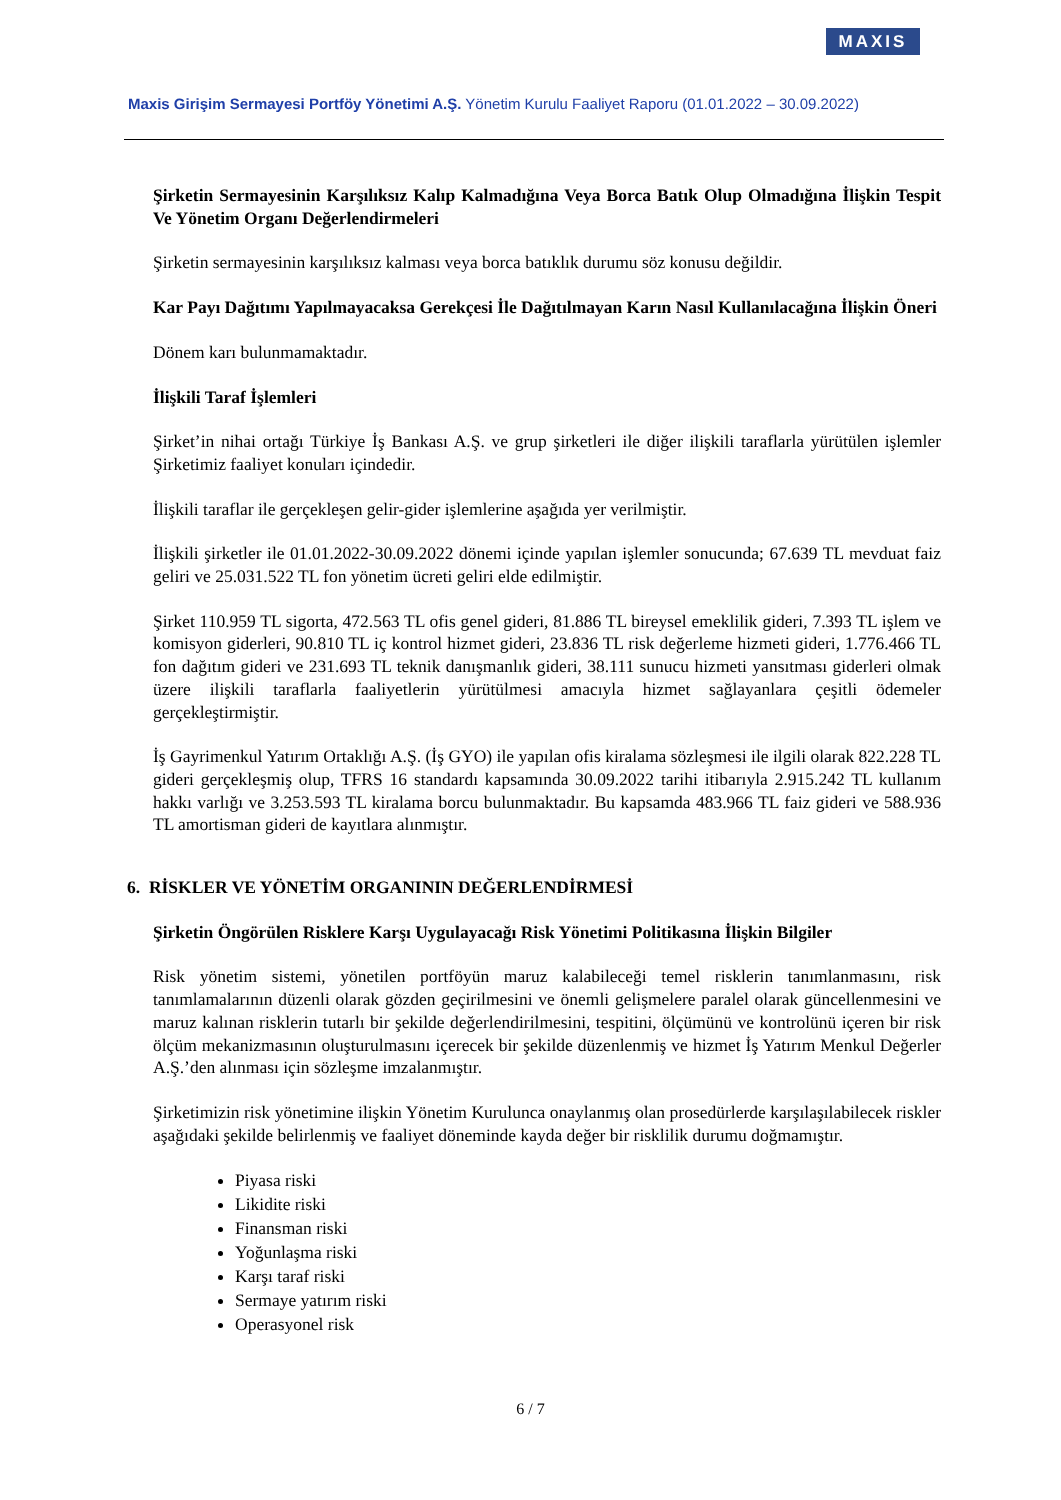MAXIS
Maxis Girişim Sermayesi Portföy Yönetimi A.Ş. Yönetim Kurulu Faaliyet Raporu (01.01.2022 – 30.09.2022)
Şirketin Sermayesinin Karşılıksız Kalıp Kalmadığına Veya Borca Batık Olup Olmadığına İlişkin Tespit Ve Yönetim Organı Değerlendirmeleri
Şirketin sermayesinin karşılıksız kalması veya borca batıklık durumu söz konusu değildir.
Kar Payı Dağıtımı Yapılmayacaksa Gerekçesi İle Dağıtılmayan Karın Nasıl Kullanılacağına İlişkin Öneri
Dönem karı bulunmamaktadır.
İlişkili Taraf İşlemleri
Şirket’in nihai ortağı Türkiye İş Bankası A.Ş. ve grup şirketleri ile diğer ilişkili taraflarla yürütülen işlemler Şirketimiz faaliyet konuları içindedir.
İlişkili taraflar ile gerçekleşen gelir-gider işlemlerine aşağıda yer verilmiştir.
İlişkili şirketler ile 01.01.2022-30.09.2022 dönemi içinde yapılan işlemler sonucunda; 67.639 TL mevduat faiz geliri ve 25.031.522 TL fon yönetim ücreti geliri elde edilmiştir.
Şirket 110.959 TL sigorta, 472.563 TL ofis genel gideri, 81.886 TL bireysel emeklilik gideri, 7.393 TL işlem ve komisyon giderleri, 90.810 TL iç kontrol hizmet gideri, 23.836 TL risk değerleme hizmeti gideri, 1.776.466 TL fon dağıtım gideri ve 231.693 TL teknik danışmanlık gideri, 38.111 sunucu hizmeti yansıtması giderleri olmak üzere ilişkili taraflarla faaliyetlerin yürütülmesi amacıyla hizmet sağlayanlara çeşitli ödemeler gerçekleştirmiştir.
İş Gayrimenkul Yatırım Ortaklığı A.Ş. (İş GYO) ile yapılan ofis kiralama sözleşmesi ile ilgili olarak 822.228 TL gideri gerçekleşmiş olup, TFRS 16 standardı kapsamında 30.09.2022 tarihi itibarıyla 2.915.242 TL kullanım hakkı varlığı ve 3.253.593 TL kiralama borcu bulunmaktadır. Bu kapsamda 483.966 TL faiz gideri ve 588.936 TL amortisman gideri de kayıtlara alınmıştır.
6. RİSKLER VE YÖNETİM ORGANININ DEĞERLENDİRMESİ
Şirketin Öngörülen Risklere Karşı Uygulayacağı Risk Yönetimi Politikasına İlişkin Bilgiler
Risk yönetim sistemi, yönetilen portföyün maruz kalabileceği temel risklerin tanımlanmasını, risk tanımlamalarının düzenli olarak gözden geçirilmesini ve önemli gelişmelere paralel olarak güncellenmesini ve maruz kalınan risklerin tutarlı bir şekilde değerlendirilmesini, tespitini, ölçümünü ve kontrolünü içeren bir risk ölçüm mekanizmasının oluşturulmasını içerecek bir şekilde düzenlenmiş ve hizmet İş Yatırım Menkul Değerler A.Ş.’den alınması için sözleşme imzalanmıştır.
Şirketimizin risk yönetimine ilişkin Yönetim Kurulunca onaylanmış olan prosedürlerde karşılaşılabilecek riskler aşağıdaki şekilde belirlenmiş ve faaliyet döneminde kayda değer bir risklilik durumu doğmamıştır.
Piyasa riski
Likidite riski
Finansman riski
Yoğunlaşma riski
Karşı taraf riski
Sermaye yatırım riski
Operasyonel risk
6 / 7